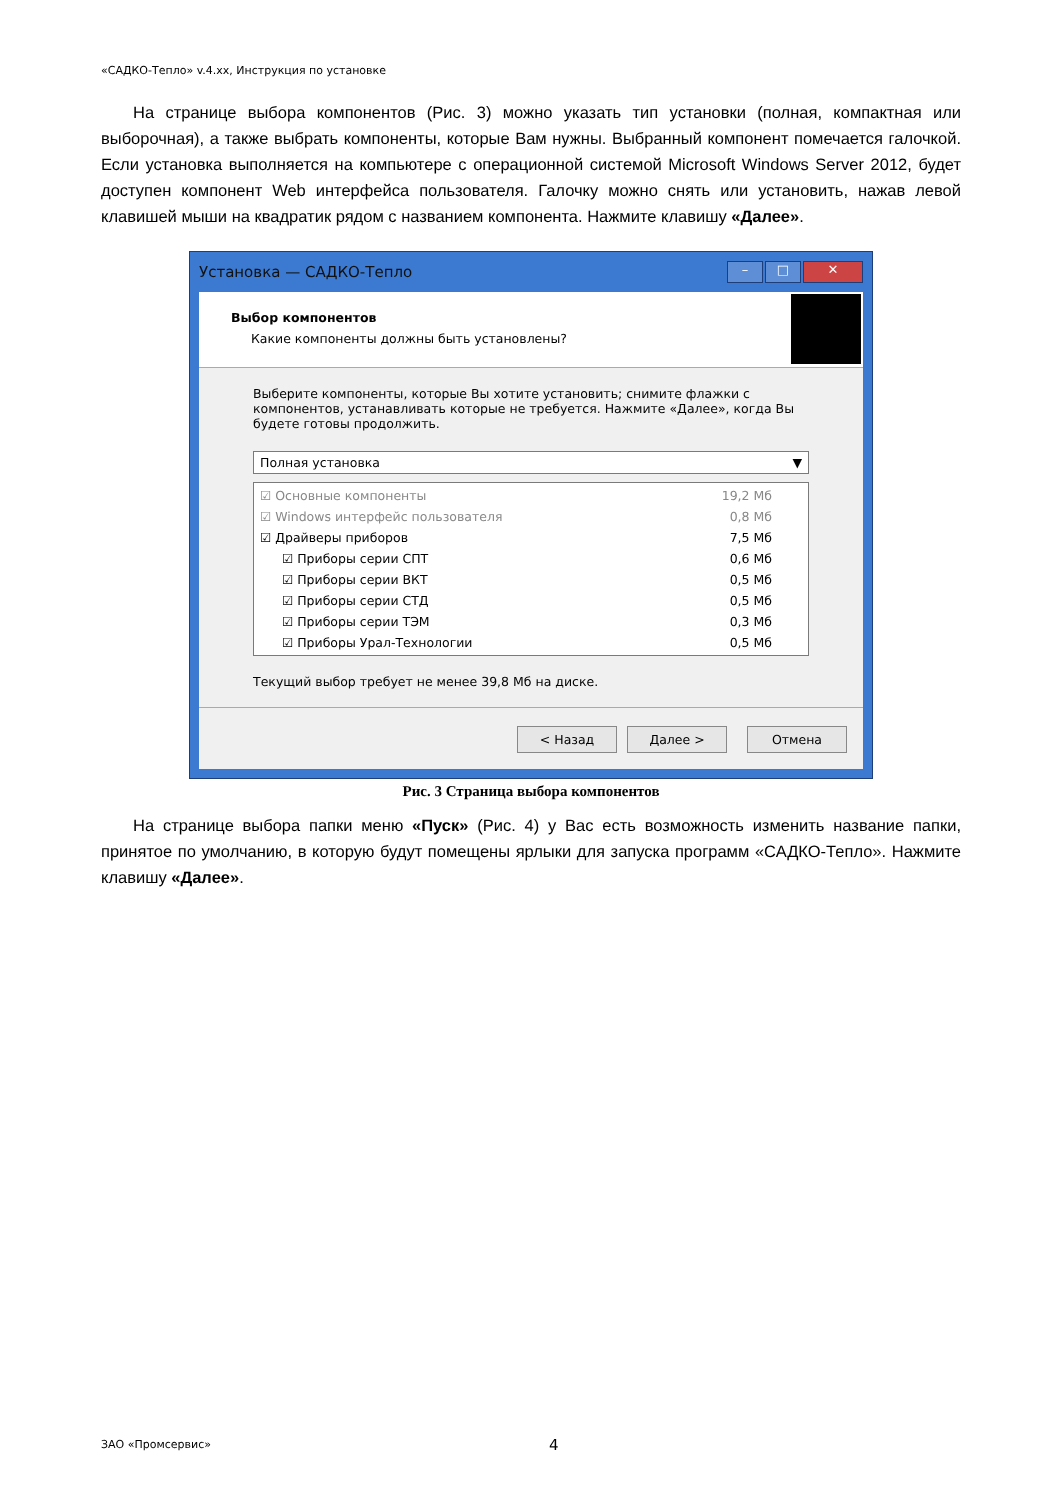«САДКО-Тепло» v.4.xx, Инструкция по установке
На странице выбора компонентов (Рис. 3) можно указать тип установки (полная, компактная или выборочная), а также выбрать компоненты, которые Вам нужны. Выбранный компонент помечается галочкой. Если установка выполняется на компьютере с операционной системой Microsoft Windows Server 2012, будет доступен компонент Web интерфейса пользователя. Галочку можно снять или установить, нажав левой клавишей мыши на квадратик рядом с названием компонента. Нажмите клавишу «Далее».
Установка — САДКО-Тепло
– □ ✕
Выбор компонентов
Какие компоненты должны быть установлены?
Выберите компоненты, которые Вы хотите установить; снимите флажки с компонентов, устанавливать которые не требуется. Нажмите «Далее», когда Вы будете готовы продолжить.
Полная установка ▼
☑ Основные компоненты 19,2 Мб
☑ Windows интерфейс пользователя 0,8 Мб
☑ Драйверы приборов 7,5 Мб
☑ Приборы серии СПТ 0,6 Мб
☑ Приборы серии ВКТ 0,5 Мб
☑ Приборы серии СТД 0,5 Мб
☑ Приборы серии ТЭМ 0,3 Мб
☑ Приборы Урал-Технологии 0,5 Мб
Текущий выбор требует не менее 39,8 Мб на диске.
< Назад Далее > Отмена
Рис. 3 Страница выбора компонентов
На странице выбора папки меню «Пуск» (Рис. 4) у Вас есть возможность изменить название папки, принятое по умолчанию, в которую будут помещены ярлыки для запуска программ «САДКО-Тепло». Нажмите клавишу «Далее».
ЗАО «Промсервис» 4